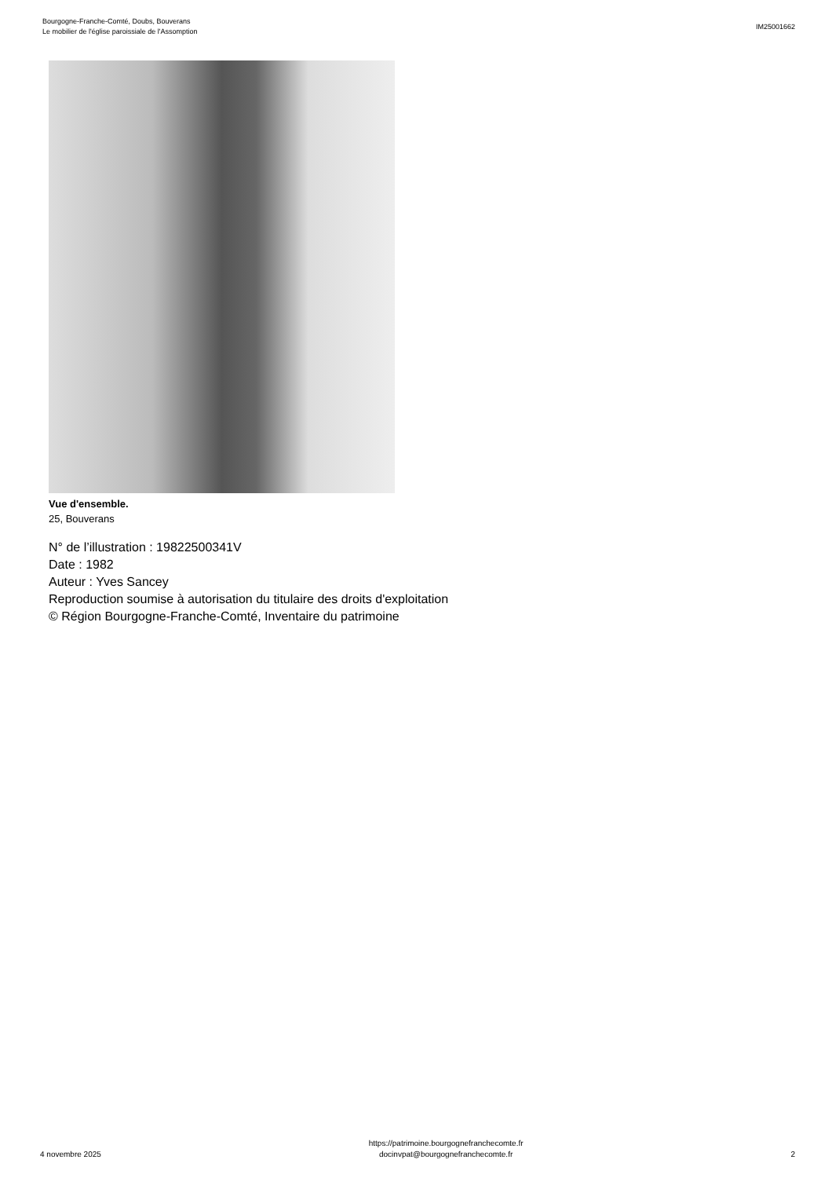Bourgogne-Franche-Comté, Doubs, Bouverans
Le mobilier de l'église paroissiale de l'Assomption
IM25001662
Vue d'ensemble.
25, Bouverans
N° de l’illustration : 19822500341V
Date : 1982
Auteur : Yves Sancey
Reproduction soumise à autorisation du titulaire des droits d'exploitation
© Région Bourgogne-Franche-Comté, Inventaire du patrimoine
4 novembre 2025
https://patrimoine.bourgognefranchecomte.fr
docinvpat@bourgognefranchecomte.fr
2